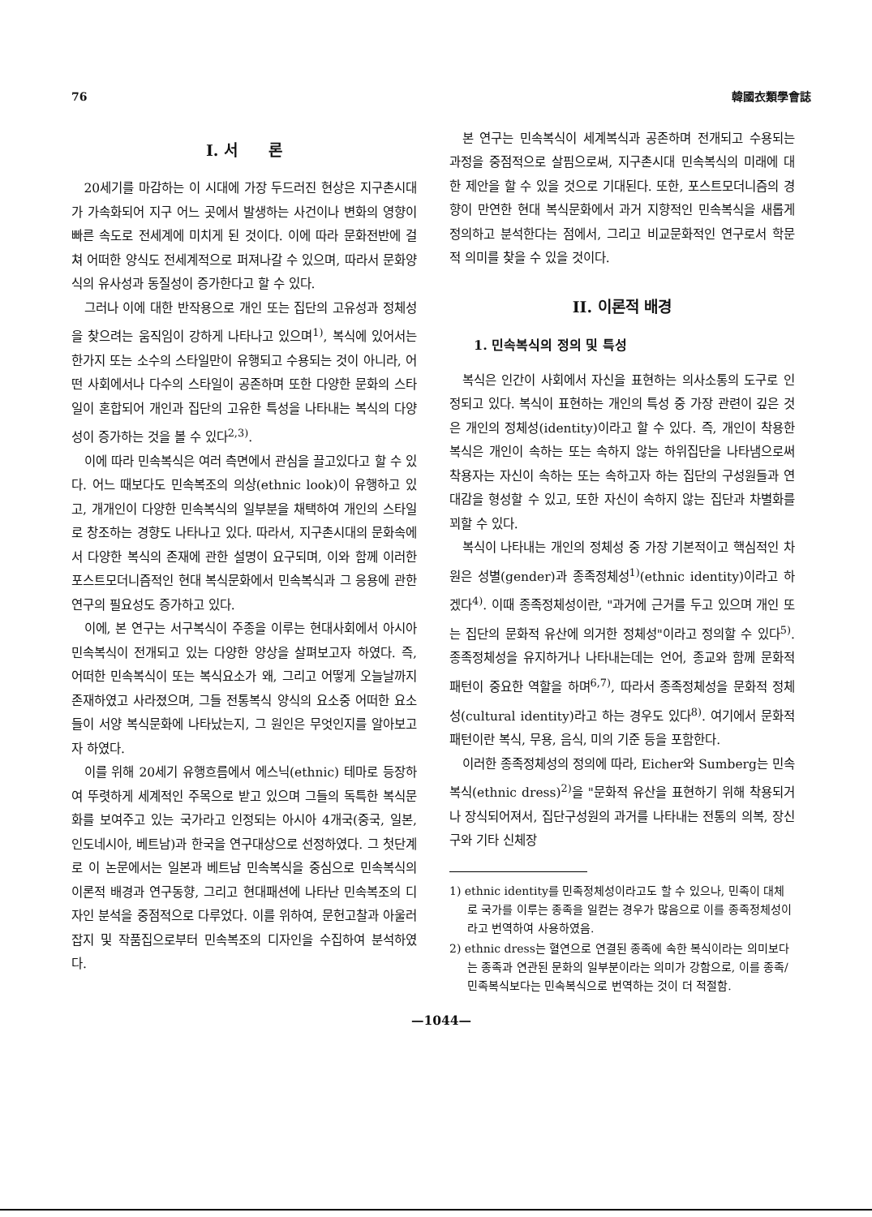76 韓國衣類學會誌
I. 서　　론
20세기를 마감하는 이 시대에 가장 두드러진 현상은 지구촌시대가 가속화되어 지구 어느 곳에서 발생하는 사건이나 변화의 영향이 빠른 속도로 전세계에 미치게 된 것이다. 이에 따라 문화전반에 걸쳐 어떠한 양식도 전세계적으로 퍼져나갈 수 있으며, 따라서 문화양식의 유사성과 동질성이 증가한다고 할 수 있다.
그러나 이에 대한 반작용으로 개인 또는 집단의 고유성과 정체성을 찾으려는 움직임이 강하게 나타나고 있으며<sup>1)</sup>, 복식에 있어서는 한가지 또는 소수의 스타일만이 유행되고 수용되는 것이 아니라, 어떤 사회에서나 다수의 스타일이 공존하며 또한 다양한 문화의 스타일이 혼합되어 개인과 집단의 고유한 특성을 나타내는 복식의 다양성이 증가하는 것을 볼 수 있다<sup>2,3)</sup>.
이에 따라 민속복식은 여러 측면에서 관심을 끌고있다고 할 수 있다. 어느 때보다도 민속복조의 의상(ethnic look)이 유행하고 있고, 개개인이 다양한 민속복식의 일부분을 채택하여 개인의 스타일로 창조하는 경향도 나타나고 있다. 따라서, 지구촌시대의 문화속에서 다양한 복식의 존재에 관한 설명이 요구되며, 이와 함께 이러한 포스트모더니즘적인 현대 복식문화에서 민속복식과 그 응용에 관한 연구의 필요성도 증가하고 있다.
이에, 본 연구는 서구복식이 주종을 이루는 현대사회에서 아시아 민속복식이 전개되고 있는 다양한 양상을 살펴보고자 하였다. 즉, 어떠한 민속복식이 또는 복식요소가 왜, 그리고 어떻게 오늘날까지 존재하였고 사라졌으며, 그들 전통복식 양식의 요소중 어떠한 요소들이 서양 복식문화에 나타났는지, 그 원인은 무엇인지를 알아보고자 하였다.
이를 위해 20세기 유행흐름에서 에스닉(ethnic) 테마로 등장하여 뚜렷하게 세계적인 주목으로 받고 있으며 그들의 독특한 복식문화를 보여주고 있는 국가라고 인정되는 아시아 4개국(중국, 일본, 인도네시아, 베트남)과 한국을 연구대상으로 선정하였다. 그 첫단계로 이 논문에서는 일본과 베트남 민속복식을 중심으로 민속복식의 이론적 배경과 연구동향, 그리고 현대패션에 나타난 민속복조의 디자인 분석을 중점적으로 다루었다. 이를 위하여, 문헌고찰과 아울러 잡지 및 작품집으로부터 민속복조의 디자인을 수집하여 분석하였다.
본 연구는 민속복식이 세계복식과 공존하며 전개되고 수용되는 과정을 중점적으로 살핌으로써, 지구촌시대 민속복식의 미래에 대한 제안을 할 수 있을 것으로 기대된다. 또한, 포스트모더니즘의 경향이 만연한 현대 복식문화에서 과거 지향적인 민속복식을 새롭게 정의하고 분석한다는 점에서, 그리고 비교문화적인 연구로서 학문적 의미를 찾을 수 있을 것이다.
II. 이론적 배경
1. 민속복식의 정의 및 특성
복식은 인간이 사회에서 자신을 표현하는 의사소통의 도구로 인정되고 있다. 복식이 표현하는 개인의 특성 중 가장 관련이 깊은 것은 개인의 정체성(identity)이라고 할 수 있다. 즉, 개인이 착용한 복식은 개인이 속하는 또는 속하지 않는 하위집단을 나타냄으로써 착용자는 자신이 속하는 또는 속하고자 하는 집단의 구성원들과 연대감을 형성할 수 있고, 또한 자신이 속하지 않는 집단과 차별화를 꾀할 수 있다.
복식이 나타내는 개인의 정체성 중 가장 기본적이고 핵심적인 차원은 성별(gender)과 종족정체성<sup>1)</sup>(ethnic identity)이라고 하겠다<sup>4)</sup>. 이때 종족정체성이란, "과거에 근거를 두고 있으며 개인 또는 집단의 문화적 유산에 의거한 정체성"이라고 정의할 수 있다<sup>5)</sup>. 종족정체성을 유지하거나 나타내는데는 언어, 종교와 함께 문화적 패턴이 중요한 역할을 하며<sup>6,7)</sup>, 따라서 종족정체성을 문화적 정체성(cultural identity)라고 하는 경우도 있다<sup>8)</sup>. 여기에서 문화적 패턴이란 복식, 무용, 음식, 미의 기준 등을 포함한다.
이러한 종족정체성의 정의에 따라, Eicher와 Sumberg는 민속복식(ethnic dress)<sup>2)</sup>을 "문화적 유산을 표현하기 위해 착용되거나 장식되어져서, 집단구성원의 과거를 나타내는 전통의 의복, 장신구와 기타 신체장
1) ethnic identity를 민족정체성이라고도 할 수 있으나, 민족이 대체로 국가를 이루는 종족을 일컫는 경우가 많음으로 이를 종족정체성이라고 번역하여 사용하였음.
2) ethnic dress는 혈연으로 연결된 종족에 속한 복식이라는 의미보다는 종족과 연관된 문화의 일부분이라는 의미가 강함으로, 이를 종족/민족복식보다는 민속복식으로 번역하는 것이 더 적절함.
—1044—